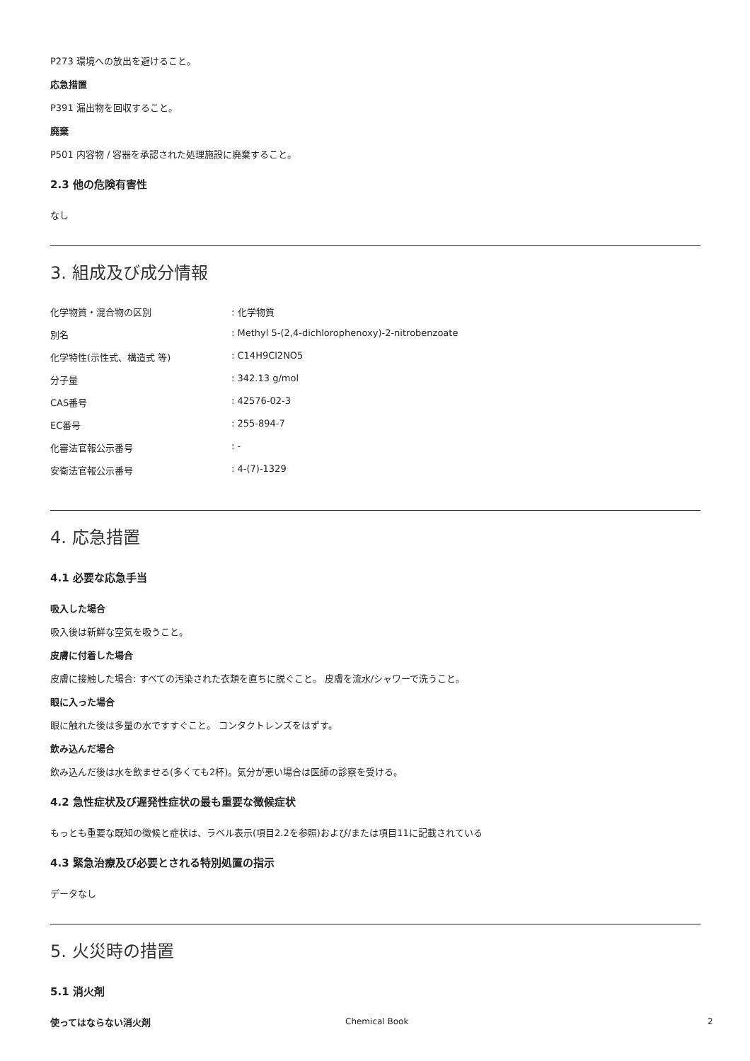P273 環境への放出を避けること。
応急措置
P391 漏出物を回収すること。
廃棄
P501 内容物 / 容器を承認された処理施設に廃棄すること。
2.3 他の危険有害性
なし
3. 組成及び成分情報
| 化学物質・混合物の区別 | : 化学物質 |
| 別名 | : Methyl 5-(2,4-dichlorophenoxy)-2-nitrobenzoate |
| 化学特性(示性式、構造式 等) | : C14H9Cl2NO5 |
| 分子量 | : 342.13 g/mol |
| CAS番号 | : 42576-02-3 |
| EC番号 | : 255-894-7 |
| 化審法官報公示番号 | : - |
| 安衛法官報公示番号 | : 4-(7)-1329 |
4. 応急措置
4.1 必要な応急手当
吸入した場合
吸入後は新鮮な空気を吸うこと。
皮膚に付着した場合
皮膚に接触した場合: すべての汚染された衣類を直ちに脱ぐこと。 皮膚を流水/シャワーで洗うこと。
眼に入った場合
眼に触れた後は多量の水ですすぐこと。 コンタクトレンズをはずす。
飲み込んだ場合
飲み込んだ後は水を飲ませる(多くても2杯)。気分が悪い場合は医師の診察を受ける。
4.2 急性症状及び遅発性症状の最も重要な徴候症状
もっとも重要な既知の徴候と症状は、ラベル表示(項目2.2を参照)および/または項目11に記載されている
4.3 緊急治療及び必要とされる特別処置の指示
データなし
5. 火災時の措置
5.1 消火剤
使ってはならない消火剤
Chemical Book 2